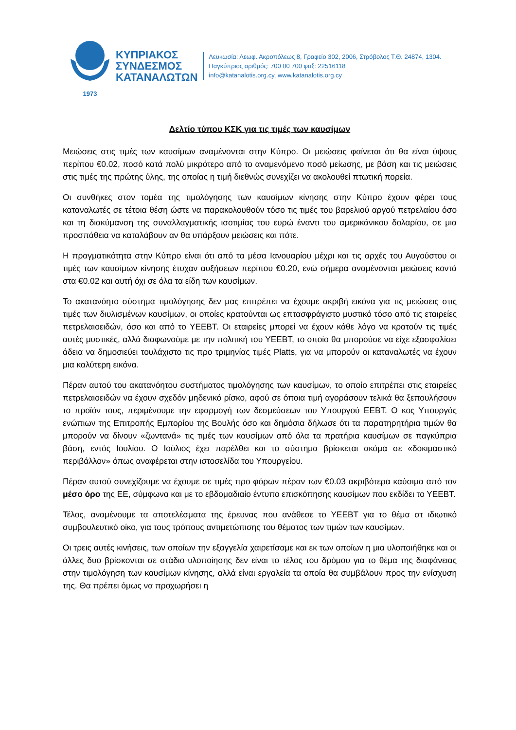1973
ΚΥΠΡΙΑΚΟΣ
ΣΥΝΔΕΣΜΟΣ
ΚΑΤΑΝΑΛΩΤΩΝ
Λευκωσία: Λεωφ. Ακροπόλεως 8, Γραφείο 302, 2006, Στρόβολος Τ.Θ. 24874, 1304.
Παγκύπριος αριθμός: 700 00 700 φαξ: 22516118
info@katanalotis.org.cy, www.katanalotis.org.cy
Δελτίο τύπου ΚΣΚ για τις τιμές των καυσίμων
Μειώσεις στις τιμές των καυσίμων αναμένονται στην Κύπρο. Οι μειώσεις φαίνεται ότι θα είναι ύψους περίπου €0.02, ποσό κατά πολύ μικρότερο από το αναμενόμενο ποσό μείωσης, με βάση και τις μειώσεις στις τιμές της πρώτης ύλης, της οποίας η τιμή διεθνώς συνεχίζει να ακολουθεί πτωτική πορεία.
Οι συνθήκες στον τομέα της τιμολόγησης των καυσίμων κίνησης στην Κύπρο έχουν φέρει τους καταναλωτές σε τέτοια θέση ώστε να παρακολουθούν τόσο τις τιμές του βαρελιού αργού πετρελαίου όσο και τη διακύμανση της συναλλαγματικής ισοτιμίας του ευρώ έναντι του αμερικάνικου δολαρίου, σε μια προσπάθεια να καταλάβουν αν θα υπάρξουν μειώσεις και πότε.
Η πραγματικότητα στην Κύπρο είναι ότι από τα μέσα Ιανουαρίου μέχρι και τις αρχές του Αυγούστου οι τιμές των καυσίμων κίνησης έτυχαν αυξήσεων περίπου €0.20, ενώ σήμερα αναμένονται μειώσεις κοντά στα €0.02 και αυτή όχι σε όλα τα είδη των καυσίμων.
Το ακατανόητο σύστημα τιμολόγησης δεν μας επιτρέπει να έχουμε ακριβή εικόνα για τις μειώσεις στις τιμές των διυλισμένων καυσίμων, οι οποίες κρατούνται ως επτασφράγιστο μυστικό τόσο από τις εταιρείες πετρελαιοειδών, όσο και από το ΥΕΕΒΤ. Οι εταιρείες μπορεί να έχουν κάθε λόγο να κρατούν τις τιμές αυτές μυστικές, αλλά διαφωνούμε με την πολιτική του ΥΕΕΒΤ, το οποίο θα μπορούσε να είχε εξασφαλίσει άδεια να δημοσιεύει τουλάχιστο τις προ τριμηνίας τιμές Platts, για να μπορούν οι καταναλωτές να έχουν μια καλύτερη εικόνα.
Πέραν αυτού του ακατανόητου συστήματος τιμολόγησης των καυσίμων, το οποίο επιτρέπει στις εταιρείες πετρελαιοειδών να έχουν σχεδόν μηδενικό ρίσκο, αφού σε όποια τιμή αγοράσουν τελικά θα ξεπουλήσουν το προϊόν τους, περιμένουμε την εφαρμογή των δεσμεύσεων του Υπουργού ΕΕΒΤ. Ο κος Υπουργός ενώπιων της Επιτροπής Εμπορίου της Βουλής όσο και δημόσια δήλωσε ότι τα παρατηρητήρια τιμών θα μπορούν να δίνουν «ζωντανά» τις τιμές των καυσίμων από όλα τα πρατήρια καυσίμων σε παγκύπρια βάση, εντός Ιουλίου. Ο Ιούλιος έχει παρέλθει και το σύστημα βρίσκεται ακόμα σε «δοκιμαστικό περιβάλλον» όπως αναφέρεται στην ιστοσελίδα του Υπουργείου.
Πέραν αυτού συνεχίζουμε να έχουμε σε τιμές προ φόρων πέραν των €0.03 ακριβότερα καύσιμα από τον μέσο όρο της ΕΕ, σύμφωνα και με το εβδομαδιαίο έντυπο επισκόπησης καυσίμων που εκδίδει το ΥΕΕΒΤ.
Τέλος, αναμένουμε τα αποτελέσματα της έρευνας που ανάθεσε το ΥΕΕΒΤ για το θέμα στ ιδιωτικό συμβουλευτικό οίκο, για τους τρόπους αντιμετώπισης του θέματος των τιμών των καυσίμων.
Οι τρεις αυτές κινήσεις, των οποίων την εξαγγελία χαιρετίσαμε και εκ των οποίων η μια υλοποιήθηκε και οι άλλες δυο βρίσκονται σε στάδιο υλοποίησης δεν είναι το τέλος του δρόμου για το θέμα της διαφάνειας στην τιμολόγηση των καυσίμων κίνησης, αλλά είναι εργαλεία τα οποία θα συμβάλουν προς την ενίσχυση της. Θα πρέπει όμως να προχωρήσει η